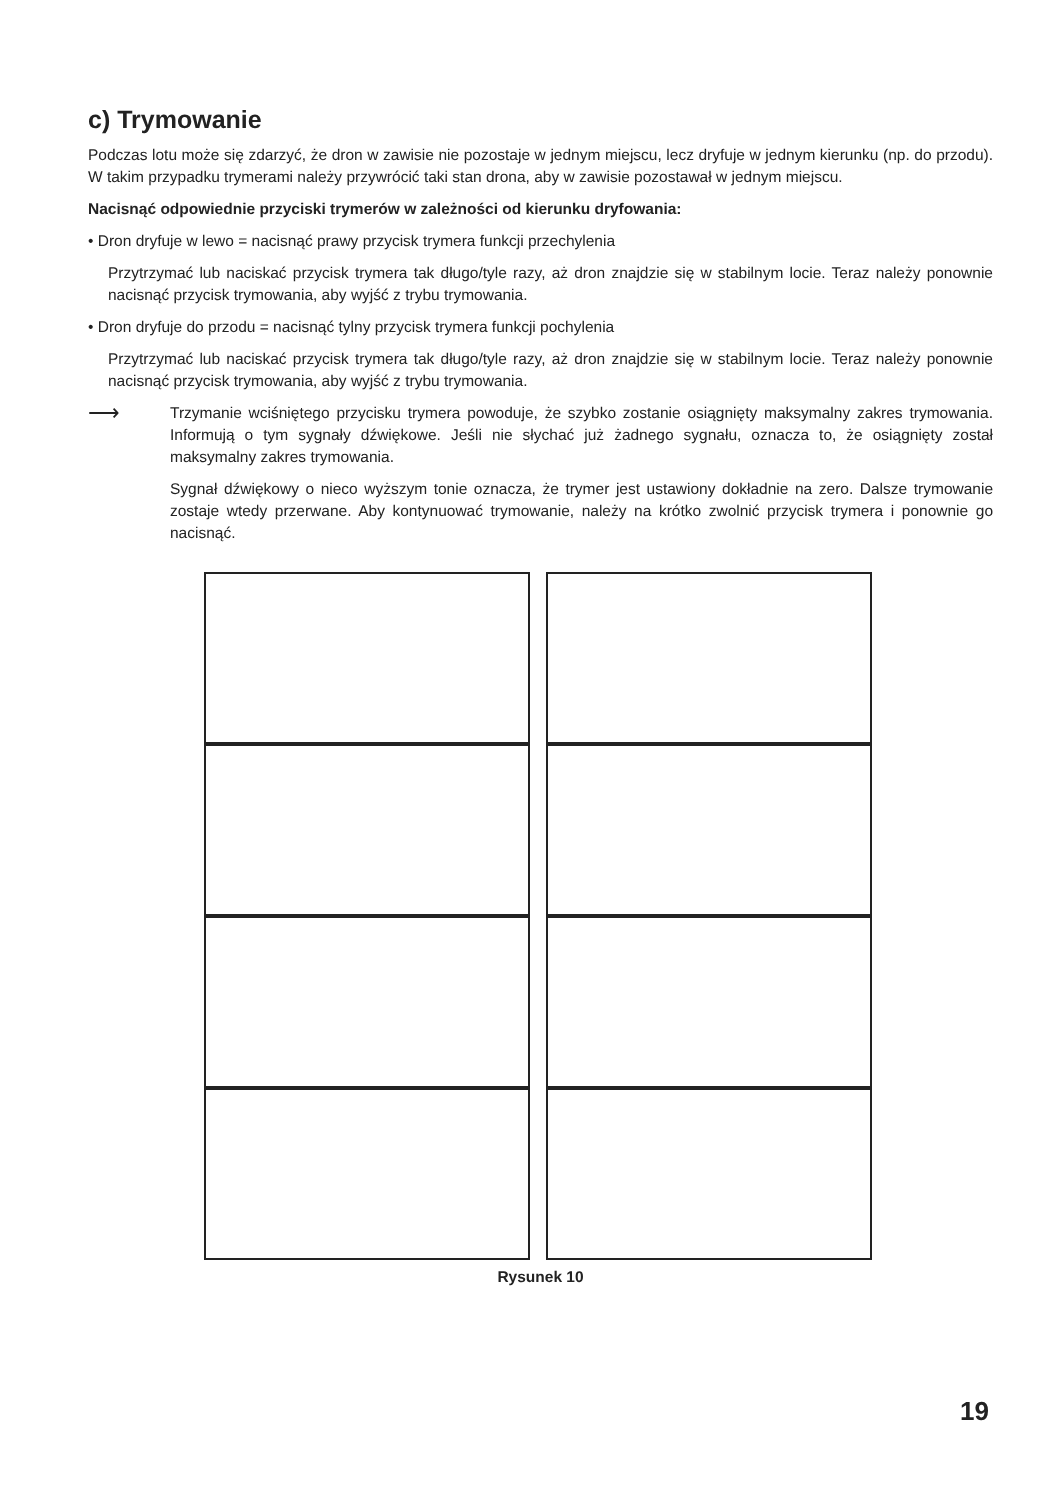c) Trymowanie
Podczas lotu może się zdarzyć, że dron w zawisie nie pozostaje w jednym miejscu, lecz dryfuje w jednym kierunku (np. do przodu). W takim przypadku trymerami należy przywrócić taki stan drona, aby w zawisie pozostawał w jednym miejscu.
Nacisnąć odpowiednie przyciski trymerów w zależności od kierunku dryfowania:
• Dron dryfuje w lewo = nacisnąć prawy przycisk trymera funkcji przechylenia
Przytrzymać lub naciskać przycisk trymera tak długo/tyle razy, aż dron znajdzie się w stabilnym locie. Teraz należy ponownie nacisnąć przycisk trymowania, aby wyjść z trybu trymowania.
• Dron dryfuje do przodu = nacisnąć tylny przycisk trymera funkcji pochylenia
Przytrzymać lub naciskać przycisk trymera tak długo/tyle razy, aż dron znajdzie się w stabilnym locie. Teraz należy ponownie nacisnąć przycisk trymowania, aby wyjść z trybu trymowania.
⟶
Trzymanie wciśniętego przycisku trymera powoduje, że szybko zostanie osiągnięty maksymalny zakres trymowania. Informują o tym sygnały dźwiękowe. Jeśli nie słychać już żadnego sygnału, oznacza to, że osiągnięty został maksymalny zakres trymowania.
Sygnał dźwiękowy o nieco wyższym tonie oznacza, że trymer jest ustawiony dokładnie na zero. Dalsze trymowanie zostaje wtedy przerwane. Aby kontynuować trymowanie, należy na krótko zwolnić przycisk trymera i ponownie go nacisnąć.
Rysunek 10
19